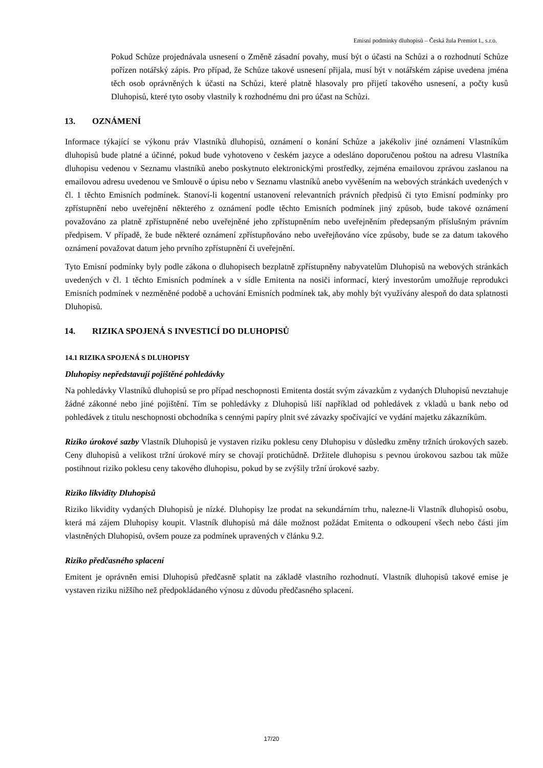Emisní podmínky dluhopisů – Česká žula Premiot I., s.r.o.
Pokud Schůze projednávala usnesení o Změně zásadní povahy, musí být o účasti na Schůzi a o rozhodnutí Schůze pořízen notářský zápis. Pro případ, že Schůze takové usnesení přijala, musí být v notářském zápise uvedena jména těch osob oprávněných k účasti na Schůzi, které platně hlasovaly pro přijetí takového usnesení, a počty kusů Dluhopisů, které tyto osoby vlastnily k rozhodnému dni pro účast na Schůzi.
13. OZNÁMENÍ
Informace týkající se výkonu práv Vlastníků dluhopisů, oznámení o konání Schůze a jakékoliv jiné oznámení Vlastníkům dluhopisů bude platné a účinné, pokud bude vyhotoveno v českém jazyce a odesláno doporučenou poštou na adresu Vlastníka dluhopisu vedenou v Seznamu vlastníků anebo poskytnuto elektronickými prostředky, zejména emailovou zprávou zaslanou na emailovou adresu uvedenou ve Smlouvě o úpisu nebo v Seznamu vlastníků anebo vyvěšením na webových stránkách uvedených v čl. 1 těchto Emisních podmínek. Stanoví-li kogentní ustanovení relevantních právních předpisů či tyto Emisní podmínky pro zpřístupnění nebo uveřejnění některého z oznámení podle těchto Emisních podmínek jiný způsob, bude takové oznámení považováno za platně zpřístupněné nebo uveřejněné jeho zpřístupněním nebo uveřejněním předepsaným příslušným právním předpisem. V případě, že bude některé oznámení zpřístupňováno nebo uveřejňováno více způsoby, bude se za datum takového oznámení považovat datum jeho prvního zpřístupnění či uveřejnění.
Tyto Emisní podmínky byly podle zákona o dluhopisech bezplatně zpřístupněny nabyvatelům Dluhopisů na webových stránkách uvedených v čl. 1 těchto Emisních podmínek a v sídle Emitenta na nosiči informací, který investorům umožňuje reprodukci Emisních podmínek v nezměněné podobě a uchování Emisních podmínek tak, aby mohly být využívány alespoň do data splatnosti Dluhopisů.
14. RIZIKA SPOJENÁ S INVESTICÍ DO DLUHOPISŮ
14.1 RIZIKA SPOJENÁ S DLUHOPISY
Dluhopisy nepředstavují pojištěné pohledávky
Na pohledávky Vlastníků dluhopisů se pro případ neschopnosti Emitenta dostát svým závazkům z vydaných Dluhopisů nevztahuje žádné zákonné nebo jiné pojištění. Tím se pohledávky z Dluhopisů liší například od pohledávek z vkladů u bank nebo od pohledávek z titulu neschopnosti obchodníka s cennými papíry plnit své závazky spočívající ve vydání majetku zákazníkům.
Riziko úrokové sazby Vlastník Dluhopisů je vystaven riziku poklesu ceny Dluhopisu v důsledku změny tržních úrokových sazeb. Ceny dluhopisů a velikost tržní úrokové míry se chovají protichůdně. Držitele dluhopisu s pevnou úrokovou sazbou tak může postihnout riziko poklesu ceny takového dluhopisu, pokud by se zvýšily tržní úrokové sazby.
Riziko likvidity Dluhopisů
Riziko likvidity vydaných Dluhopisů je nízké. Dluhopisy lze prodat na sekundárním trhu, nalezne-li Vlastník dluhopisů osobu, která má zájem Dluhopisy koupit. Vlastník dluhopisů má dále možnost požádat Emitenta o odkoupení všech nebo části jím vlastněných Dluhopisů, ovšem pouze za podmínek upravených v článku 9.2.
Riziko předčasného splacení
Emitent je oprávněn emisi Dluhopisů předčasně splatit na základě vlastního rozhodnutí. Vlastník dluhopisů takové emise je vystaven riziku nižšího než předpokládaného výnosu z důvodu předčasného splacení.
17/20